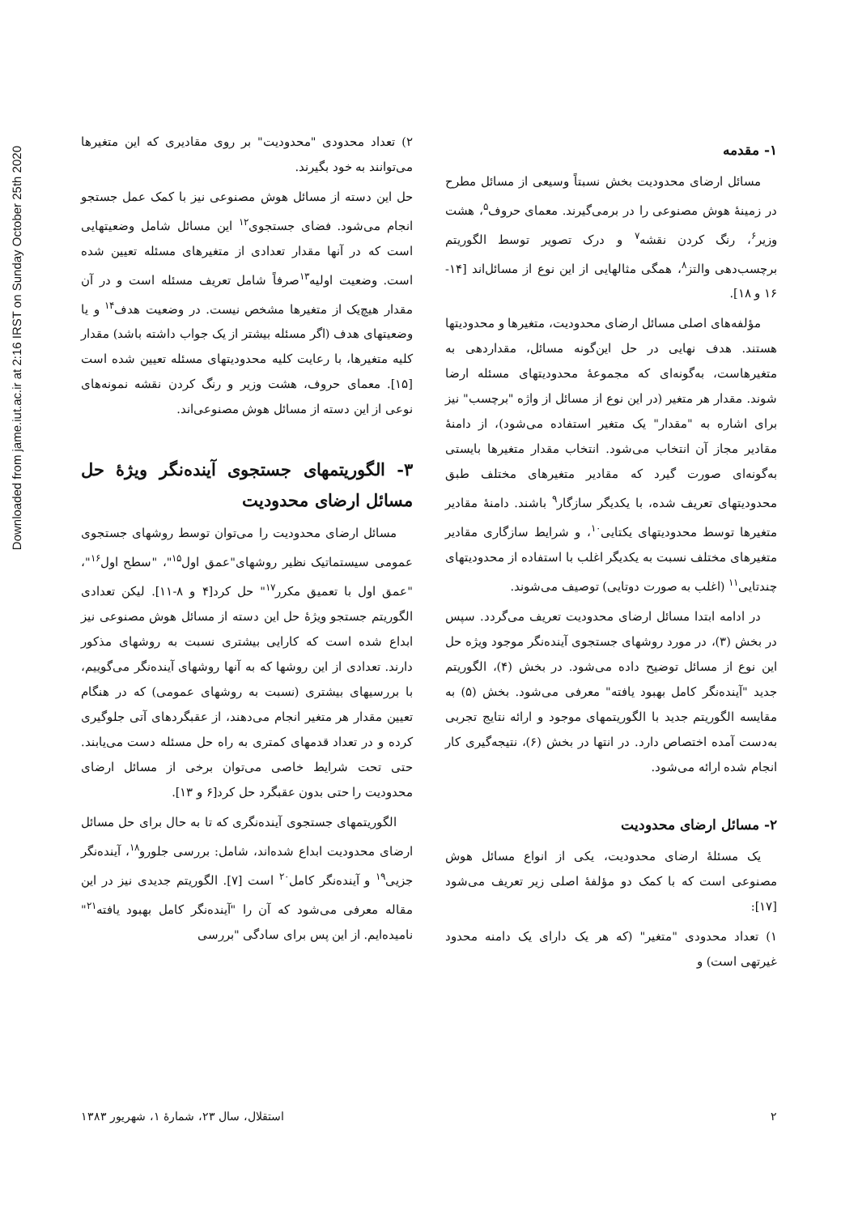Downloaded from jame.iut.ac.ir at 2:16 IRST on Sunday October 25th 2020
۱- مقدمه
مسائل ارضای محدودیت بخش نسبتاً وسیعی از مسائل مطرح در زمینهٔ هوش مصنوعی را در برمی‌گیرند. معمای حروف<sup>۵</sup>، هشت وزیر<sup>۶</sup>، رنگ کردن نقشه<sup>۷</sup> و درک تصویر توسط الگوریتم برچسب‌دهی والتز<sup>۸</sup>، همگی مثالهایی از این نوع از مسائل‌اند [۱۴- ۱۶ و ۱۸].
مؤلفه‌های اصلی مسائل ارضای محدودیت، متغیرها و محدودیتها هستند. هدف نهایی در حل این‌گونه مسائل، مقداردهی به متغیرهاست، به‌گونه‌ای که مجموعهٔ محدودیتهای مسئله ارضا شوند. مقدار هر متغیر (در این نوع از مسائل از واژه "برچسب" نیز برای اشاره به "مقدار" یک متغیر استفاده می‌شود)، از دامنهٔ مقادیر مجاز آن انتخاب می‌شود. انتخاب مقدار متغیرها بایستی به‌گونه‌ای صورت گیرد که مقادیر متغیرهای مختلف طبق محدودیتهای تعریف شده، با یکدیگر سازگار<sup>۹</sup> باشند. دامنهٔ مقادیر متغیرها توسط محدودیتهای یکتایی<sup>۱۰</sup>، و شرایط سازگاری مقادیر متغیرهای مختلف نسبت به یکدیگر اغلب با استفاده از محدودیتهای چندتایی<sup>۱۱</sup> (اغلب به صورت دوتایی) توصیف می‌شوند.
در ادامه ابتدا مسائل ارضای محدودیت تعریف می‌گردد. سپس در بخش (۳)، در مورد روشهای جستجوی آینده‌نگر موجود ویژه حل این نوع از مسائل توضیح داده می‌شود. در بخش (۴)، الگوریتم جدید "آینده‌نگر کامل بهبود یافته" معرفی می‌شود. بخش (۵) به مقایسه الگوریتم جدید با الگوریتمهای موجود و ارائه نتایج تجربی به‌دست آمده اختصاص دارد. در انتها در بخش (۶)، نتیجه‌گیری کار انجام شده ارائه می‌شود.
۲- مسائل ارضای محدودیت
یک مسئلهٔ ارضای محدودیت، یکی از انواع مسائل هوش مصنوعی است که با کمک دو مؤلفهٔ اصلی زیر تعریف می‌شود [۱۷]:
۱) تعداد محدودی "متغیر" (که هر یک دارای یک دامنه محدود غیرتهی است) و
۲) تعداد محدودی "محدودیت" بر روی مقادیری که این متغیرها می‌توانند به خود بگیرند.
حل این دسته از مسائل هوش مصنوعی نیز با کمک عمل جستجو انجام می‌شود. فضای جستجوی<sup>۱۲</sup> این مسائل شامل وضعیتهایی است که در آنها مقدار تعدادی از متغیرهای مسئله تعیین شده است. وضعیت اولیه<sup>۱۳</sup>صرفاً شامل تعریف مسئله است و در آن مقدار هیچ‌یک از متغیرها مشخص نیست. در وضعیت هدف<sup>۱۴</sup> و یا وضعیتهای هدف (اگر مسئله بیشتر از یک جواب داشته باشد) مقدار کلیه متغیرها، با رعایت کلیه محدودیتهای مسئله تعیین شده است [۱۵]. معمای حروف، هشت وزیر و رنگ کردن نقشه نمونه‌های نوعی از این دسته از مسائل هوش مصنوعی‌اند.
۳- الگوریتمهای جستجوی آینده‌نگر ویژهٔ حل مسائل ارضای محدودیت
مسائل ارضای محدودیت را می‌توان توسط روشهای جستجوی عمومی سیستماتیک نظیر روشهای"عمق اول<sup>۱۵</sup>"، "سطح اول<sup>۱۶</sup>"، "عمق اول با تعمیق مکرر<sup>۱۷</sup>" حل کرد[۴ و ۸-۱۱]. لیکن تعدادی الگوریتم جستجو ویژهٔ حل این دسته از مسائل هوش مصنوعی نیز ابداع شده است که کارایی بیشتری نسبت به روشهای مذکور دارند. تعدادی از این روشها که به آنها روشهای آینده‌نگر می‌گوییم، با بررسیهای بیشتری (نسبت به روشهای عمومی) که در هنگام تعیین مقدار هر متغیر انجام می‌دهند، از عقبگردهای آتی جلوگیری کرده و در تعداد قدمهای کمتری به راه حل مسئله دست می‌یابند. حتی تحت شرایط خاصی می‌توان برخی از مسائل ارضای محدودیت را حتی بدون عقبگرد حل کرد[۶ و ۱۳].
الگوریتمهای جستجوی آینده‌نگری که تا به حال برای حل مسائل ارضای محدودیت ابداع شده‌اند، شامل: بررسی جلورو<sup>۱۸</sup>، آینده‌نگر جزیی<sup>۱۹</sup> و آینده‌نگر کامل<sup>۲۰</sup> است [۷]. الگوریتم جدیدی نیز در این مقاله معرفی می‌شود که آن را "آینده‌نگر کامل بهبود یافته<sup>۲۱</sup>" نامیده‌ایم. از این پس برای سادگی "بررسی
۲ استقلال، سال ۲۳، شمارهٔ ۱، شهریور ۱۳۸۳